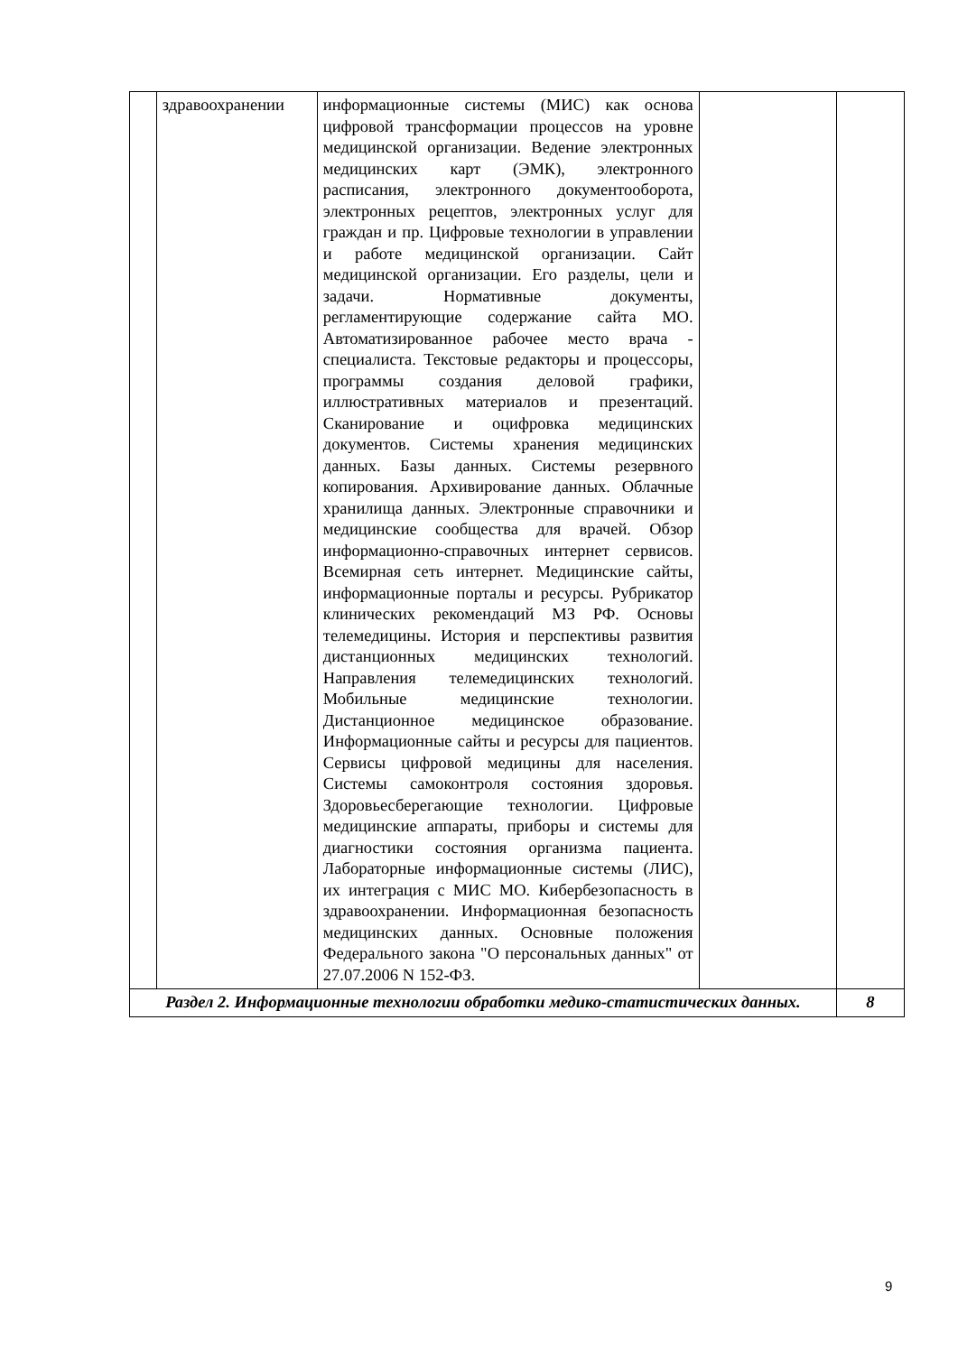| | здравоохранении | информационные системы (МИС) как основа цифровой трансформации процессов на уровне медицинской организации. Ведение электронных медицинских карт (ЭМК), электронного расписания, электронного документооборота, электронных рецептов, электронных услуг для граждан и пр. Цифровые технологии в управлении и работе медицинской организации. Сайт медицинской организации. Его разделы, цели и задачи. Нормативные документы, регламентирующие содержание сайта МО. Автоматизированное рабочее место врача - специалиста. Текстовые редакторы и процессоры, программы создания деловой графики, иллюстративных материалов и презентаций. Сканирование и оцифровка медицинских документов. Системы хранения медицинских данных. Базы данных. Системы резервного копирования. Архивирование данных. Облачные хранилища данных. Электронные справочники и медицинские сообщества для врачей. Обзор информационно-справочных интернет сервисов. Всемирная сеть интернет. Медицинские сайты, информационные порталы и ресурсы. Рубрикатор клинических рекомендаций МЗ РФ. Основы телемедицины. История и перспективы развития дистанционных медицинских технологий. Направления телемедицинских технологий. Мобильные медицинские технологии. Дистанционное медицинское образование. Информационные сайты и ресурсы для пациентов. Сервисы цифровой медицины для населения. Системы самоконтроля состояния здоровья. Здоровьесберегающие технологии. Цифровые медицинские аппараты, приборы и системы для диагностики состояния организма пациента. Лабораторные информационные системы (ЛИС), их интеграция с МИС МО. Кибербезопасность в здравоохранении. Информационная безопасность медицинских данных. Основные положения Федерального закона "О персональных данных" от 27.07.2006 N 152-ФЗ. | | |
| Раздел 2. Информационные технологии обработки медико-статистических данных. | | | | 8 |
9